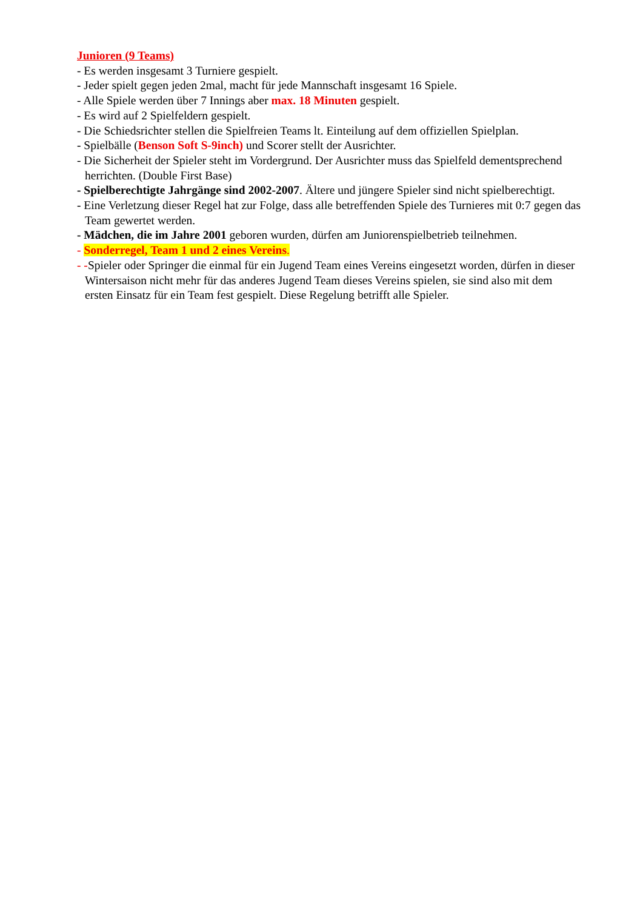Junioren (9 Teams)
- Es werden insgesamt 3 Turniere gespielt.
- Jeder spielt gegen jeden 2mal, macht für jede Mannschaft insgesamt 16 Spiele.
- Alle Spiele werden über 7 Innings aber max. 18 Minuten gespielt.
- Es wird auf 2 Spielfeldern gespielt.
- Die Schiedsrichter stellen die Spielfreien Teams lt. Einteilung auf dem offiziellen Spielplan.
- Spielbälle (Benson Soft S-9inch) und Scorer stellt der Ausrichter.
- Die Sicherheit der Spieler steht im Vordergrund. Der Ausrichter muss das Spielfeld dementsprechend herrichten. (Double First Base)
- Spielberechtigte Jahrgänge sind 2002-2007. Ältere und jüngere Spieler sind nicht spielberechtigt.
- Eine Verletzung dieser Regel hat zur Folge, dass alle betreffenden Spiele des Turnieres mit 0:7 gegen das Team gewertet werden.
- Mädchen, die im Jahre 2001 geboren wurden, dürfen am Juniorenspielbetrieb teilnehmen.
- Sonderregel, Team 1 und 2 eines Vereins.
- -Spieler oder Springer die einmal für ein Jugend Team eines Vereins eingesetzt worden, dürfen in dieser Wintersaison nicht mehr für das anderes Jugend Team dieses Vereins spielen, sie sind also mit dem ersten Einsatz für ein Team fest gespielt. Diese Regelung betrifft alle Spieler.